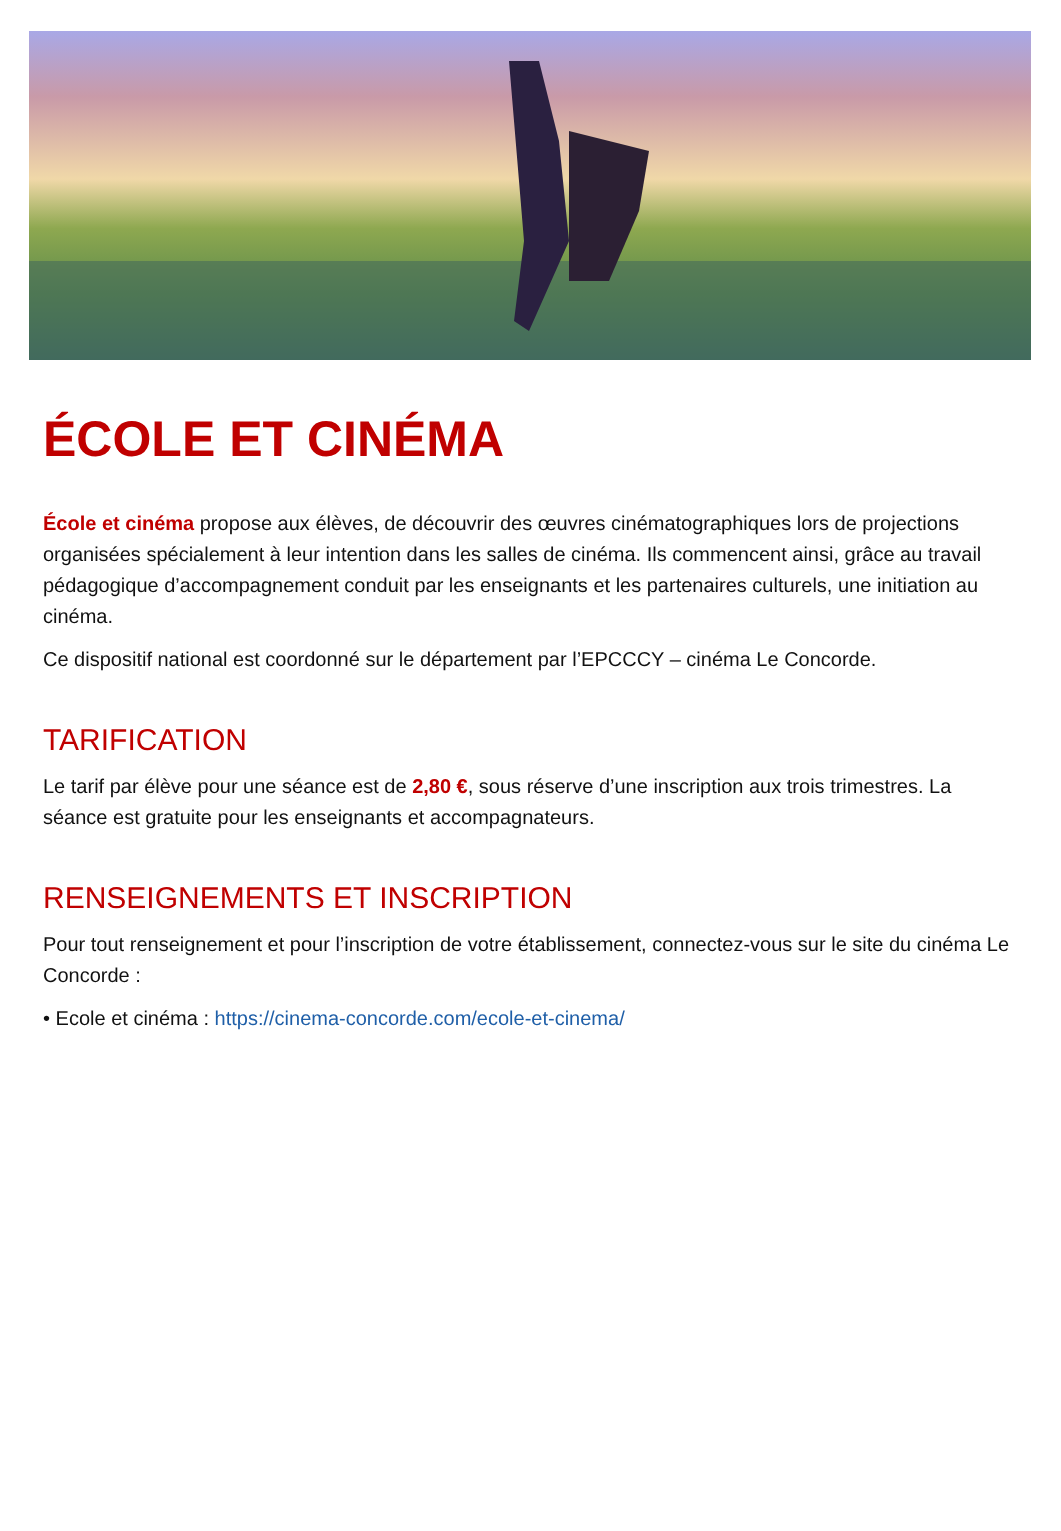ÉCOLE ET CINÉMA
École et cinéma propose aux élèves, de découvrir des œuvres cinématographiques lors de projections organisées spécialement à leur intention dans les salles de cinéma. Ils commencent ainsi, grâce au travail pédagogique d’accompagnement conduit par les enseignants et les partenaires culturels, une initiation au cinéma.
Ce dispositif national est coordonné sur le département par l’EPCCCY – cinéma Le Concorde.
TARIFICATION
Le tarif par élève pour une séance est de 2,80 €, sous réserve d’une inscription aux trois trimestres. La séance est gratuite pour les enseignants et accompagnateurs.
RENSEIGNEMENTS ET INSCRIPTION
Pour tout renseignement et pour l’inscription de votre établissement, connectez-vous sur le site du cinéma Le Concorde :
• Ecole et cinéma : https://cinema-concorde.com/ecole-et-cinema/